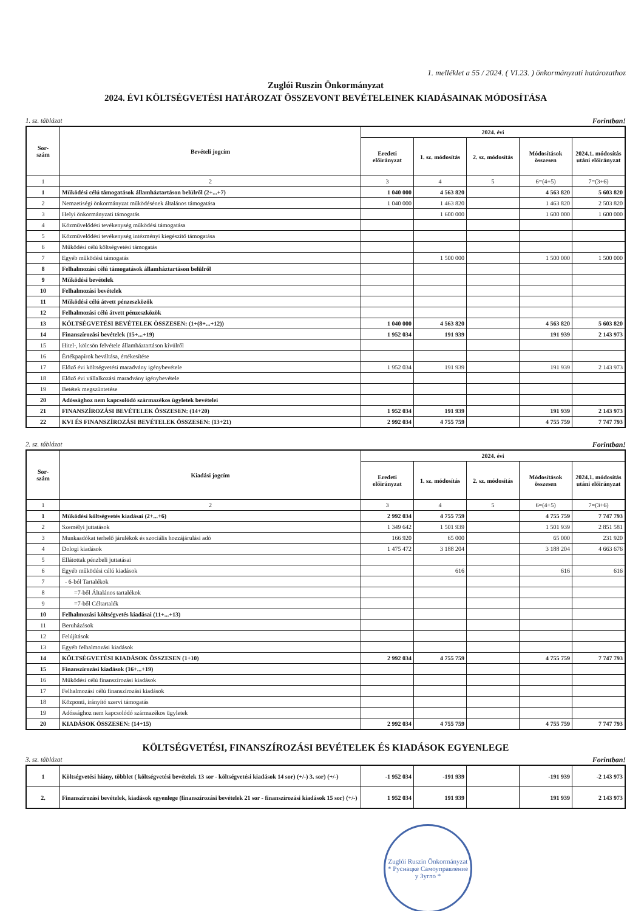1. melléklet a 55 / 2024. ( VI.23. ) önkormányzati határozathoz
Zuglói Ruszin Önkormányzat
2024. ÉVI KÖLTSÉGVETÉSI HATÁROZAT ÖSSZEVONT BEVÉTELEINEK KIADÁSAINAK MÓDOSÍTÁSA
1. sz. táblázat Forintban!
| Sor- szám | Bevételi jogcím | 2024. évi | | | | |
| --- | --- | --- | --- | --- | --- | --- |
| | | Eredeti előirányzat | 1. sz. módosítás | 2. sz. módosítás | Módosítások összesen | 2024.1. módosítás utáni előirányzat |
| 1 | 2 | 3 | 4 | 5 | 6=(4+5) | 7=(3+6) |
| 1 | Működési célú támogatások államháztartáson belülről (2+...+7) | 1 040 000 | 4 563 820 | | 4 563 820 | 5 603 820 |
| 2 | Nemzetiségi önkormányzat működésének általános támogatása | 1 040 000 | 1 463 820 | | 1 463 820 | 2 503 820 |
| 3 | Helyi önkormányzati támogatás | | 1 600 000 | | 1 600 000 | 1 600 000 |
| 4 | Közművelődési tevékenység működési támogatása | | | | | |
| 5 | Közművelődési tevékenység intézményi kiegészítő támogatása | | | | | |
| 6 | Működési célú költségvetési támogatás | | | | | |
| 7 | Egyéb működési támogatás | | 1 500 000 | | 1 500 000 | 1 500 000 |
| 8 | Felhalmozási célú támogatások államháztartáson belülről | | | | | |
| 9 | Működési bevételek | | | | | |
| 10 | Felhalmozási bevételek | | | | | |
| 11 | Működési célú átvett pénzeszközök | | | | | |
| 12 | Felhalmozási célú átvett pénzeszközök | | | | | |
| 13 | KÖLTSÉGVETÉSI BEVÉTELEK ÖSSZESEN: (1+(8+...+12)) | 1 040 000 | 4 563 820 | | 4 563 820 | 5 603 820 |
| 14 | Finanszírozási bevételek (15+...+19) | 1 952 034 | 191 939 | | 191 939 | 2 143 973 |
| 15 | Hitel-, kölcsön felvétele államháztartáson kívülről | | | | | |
| 16 | Értékpapírok beváltása, értékesítése | | | | | |
| 17 | Előző évi költségvetési maradvány igénybevétele | 1 952 034 | 191 939 | | 191 939 | 2 143 973 |
| 18 | Előző évi vállalkozási maradvány igénybevétele | | | | | |
| 19 | Betétek megszüntetése | | | | | |
| 20 | Adóssághoz nem kapcsolódó származékos ügyletek bevételei | | | | | |
| 21 | FINANSZÍROZÁSI BEVÉTELEK ÖSSZESEN: (14+20) | 1 952 034 | 191 939 | | 191 939 | 2 143 973 |
| 22 | KVI ÉS FINANSZÍROZÁSI BEVÉTELEK ÖSSZESEN: (13+21) | 2 992 034 | 4 755 759 | | 4 755 759 | 7 747 793 |
2. sz. táblázat Forintban!
| Sor- szám | Kiadási jogcím | 2024. évi | | | | |
| --- | --- | --- | --- | --- | --- | --- |
| | | Eredeti előirányzat | 1. sz. módosítás | 2. sz. módosítás | Módosítások összesen | 2024.1. módosítás utáni előirányzat |
| 1 | 2 | 3 | 4 | 5 | 6=(4+5) | 7=(3+6) |
| 1 | Működési költségvetés kiadásai (2+...+6) | 2 992 034 | 4 755 759 | | 4 755 759 | 7 747 793 |
| 2 | Személyi juttatások | 1 349 642 | 1 501 939 | | 1 501 939 | 2 851 581 |
| 3 | Munkaadókat terhelő járulékok és szociális hozzájárulási adó | 166 920 | 65 000 | | 65 000 | 231 920 |
| 4 | Dologi kiadások | 1 475 472 | 3 188 204 | | 3 188 204 | 4 663 676 |
| 5 | Ellátottak pénzbeli juttatásai | | | | | |
| 6 | Egyéb működési célú kiadások | | 616 | | 616 | 616 |
| 7 | - 6-ból Tartalékok | | | | | |
| 8 | =7-ből Általános tartalékok | | | | | |
| 9 | =7-ből Céltartalék | | | | | |
| 10 | Felhalmozási költségvetés kiadásai (11+...+13) | | | | | |
| 11 | Beruházások | | | | | |
| 12 | Felújítások | | | | | |
| 13 | Egyéb felhalmozási kiadások | | | | | |
| 14 | KÖLTSÉGVETÉSI KIADÁSOK ÖSSZESEN (1+10) | 2 992 034 | 4 755 759 | | 4 755 759 | 7 747 793 |
| 15 | Finanszírozási kiadások (16+...+19) | | | | | |
| 16 | Működési célú finanszírozási kiadások | | | | | |
| 17 | Felhalmozási célú finanszírozási kiadások | | | | | |
| 18 | Központi, irányító szervi támogatás | | | | | |
| 19 | Adóssághoz nem kapcsolódó származékos ügyletek | | | | | |
| 20 | KIADÁSOK ÖSSZESEN: (14+15) | 2 992 034 | 4 755 759 | | 4 755 759 | 7 747 793 |
KÖLTSÉGVETÉSI, FINANSZÍROZÁSI BEVÉTELEK ÉS KIADÁSOK EGYENLEGE
3. sz. táblázat Forintban!
| 1 | Költségvetési hiány, többlet ( költségvetési bevételek 13 sor - költségvetési kiadások 14 sor) (+/-) 3. sor) (+/-) | -1 952 034 | -191 939 | | -191 939 | -2 143 973 |
| 2. | Finanszírozási bevételek, kiadások egyenlege (finanszírozási bevételek 21 sor - finanszírozási kiadások 15 sor) (+/-) | 1 952 034 | 191 939 | | 191 939 | 2 143 973 |
Zuglói Ruszin Önkormányzat
* Руснацке Самоуправление у Зугло *